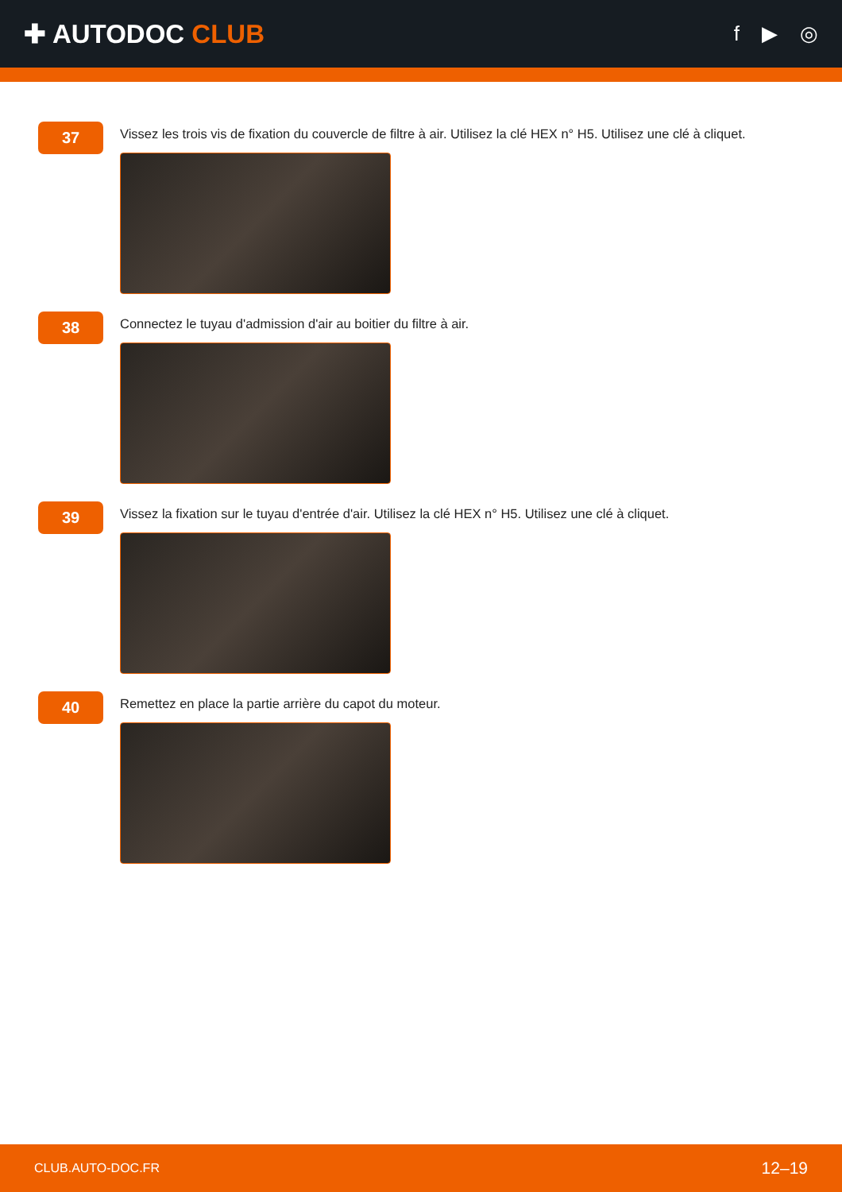✚ AUTODOC CLUB
f ▶ ◎
37
Vissez les trois vis de fixation du couvercle de filtre à air. Utilisez la clé HEX n° H5. Utilisez une clé à cliquet.
38
Connectez le tuyau d'admission d'air au boitier du filtre à air.
39
Vissez la fixation sur le tuyau d'entrée d'air. Utilisez la clé HEX n° H5. Utilisez une clé à cliquet.
40
Remettez en place la partie arrière du capot du moteur.
CLUB.AUTO-DOC.FR 12–19